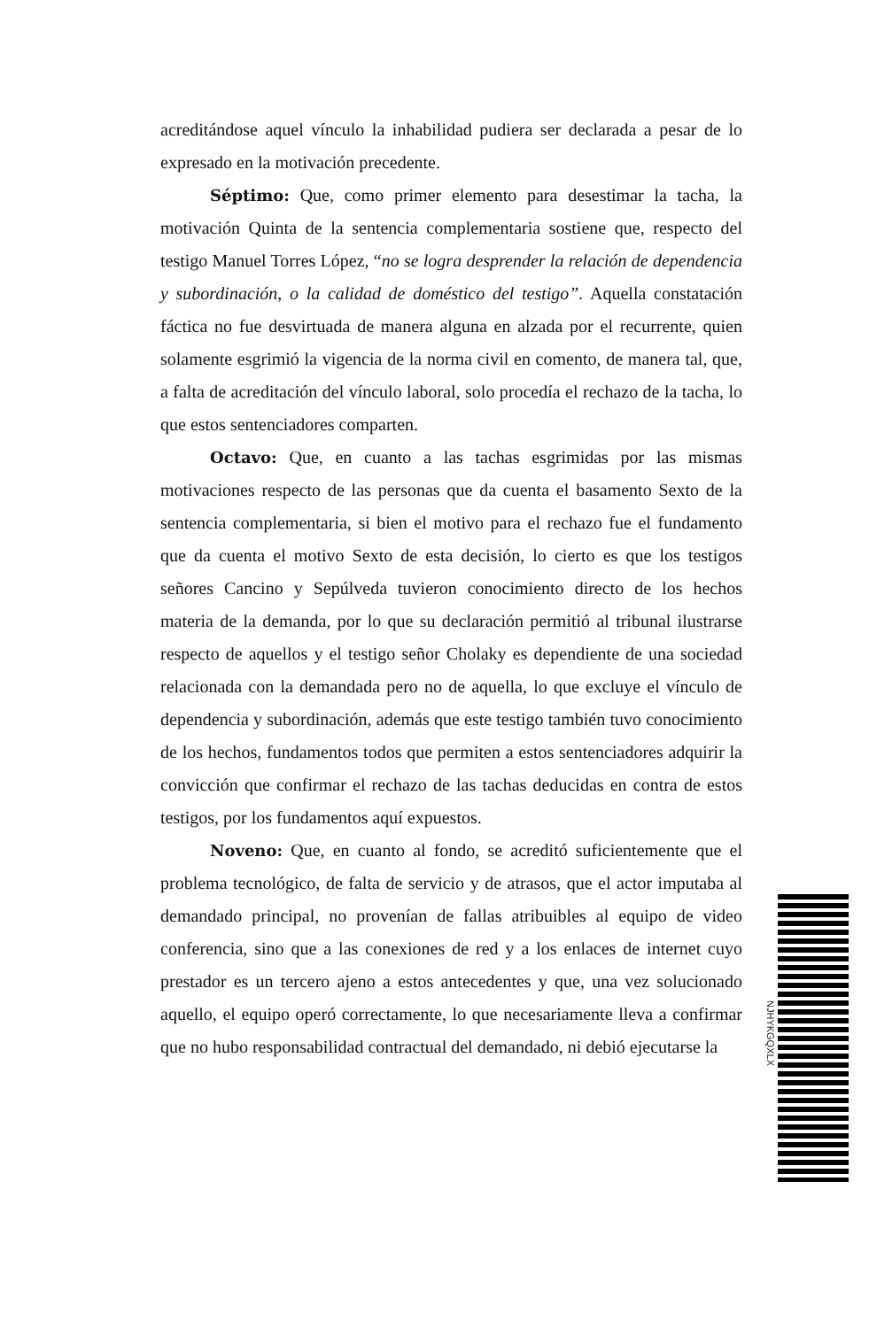acreditándose aquel vínculo la inhabilidad pudiera ser declarada a pesar de lo expresado en la motivación precedente.
Séptimo: Que, como primer elemento para desestimar la tacha, la motivación Quinta de la sentencia complementaria sostiene que, respecto del testigo Manuel Torres López, “no se logra desprender la relación de dependencia y subordinación, o la calidad de doméstico del testigo”. Aquella constatación fáctica no fue desvirtuada de manera alguna en alzada por el recurrente, quien solamente esgrimió la vigencia de la norma civil en comento, de manera tal, que, a falta de acreditación del vínculo laboral, solo procedía el rechazo de la tacha, lo que estos sentenciadores comparten.
Octavo: Que, en cuanto a las tachas esgrimidas por las mismas motivaciones respecto de las personas que da cuenta el basamento Sexto de la sentencia complementaria, si bien el motivo para el rechazo fue el fundamento que da cuenta el motivo Sexto de esta decisión, lo cierto es que los testigos señores Cancino y Sepúlveda tuvieron conocimiento directo de los hechos materia de la demanda, por lo que su declaración permitió al tribunal ilustrarse respecto de aquellos y el testigo señor Cholaky es dependiente de una sociedad relacionada con la demandada pero no de aquella, lo que excluye el vínculo de dependencia y subordinación, además que este testigo también tuvo conocimiento de los hechos, fundamentos todos que permiten a estos sentenciadores adquirir la convicción que confirmar el rechazo de las tachas deducidas en contra de estos testigos, por los fundamentos aquí expuestos.
Noveno: Que, en cuanto al fondo, se acreditó suficientemente que el problema tecnológico, de falta de servicio y de atrasos, que el actor imputaba al demandado principal, no provenían de fallas atribuibles al equipo de video conferencia, sino que a las conexiones de red y a los enlaces de internet cuyo prestador es un tercero ajeno a estos antecedentes y que, una vez solucionado aquello, el equipo operó correctamente, lo que necesariamente lleva a confirmar que no hubo responsabilidad contractual del demandado, ni debió ejecutarse la
NJHYKGQXLX